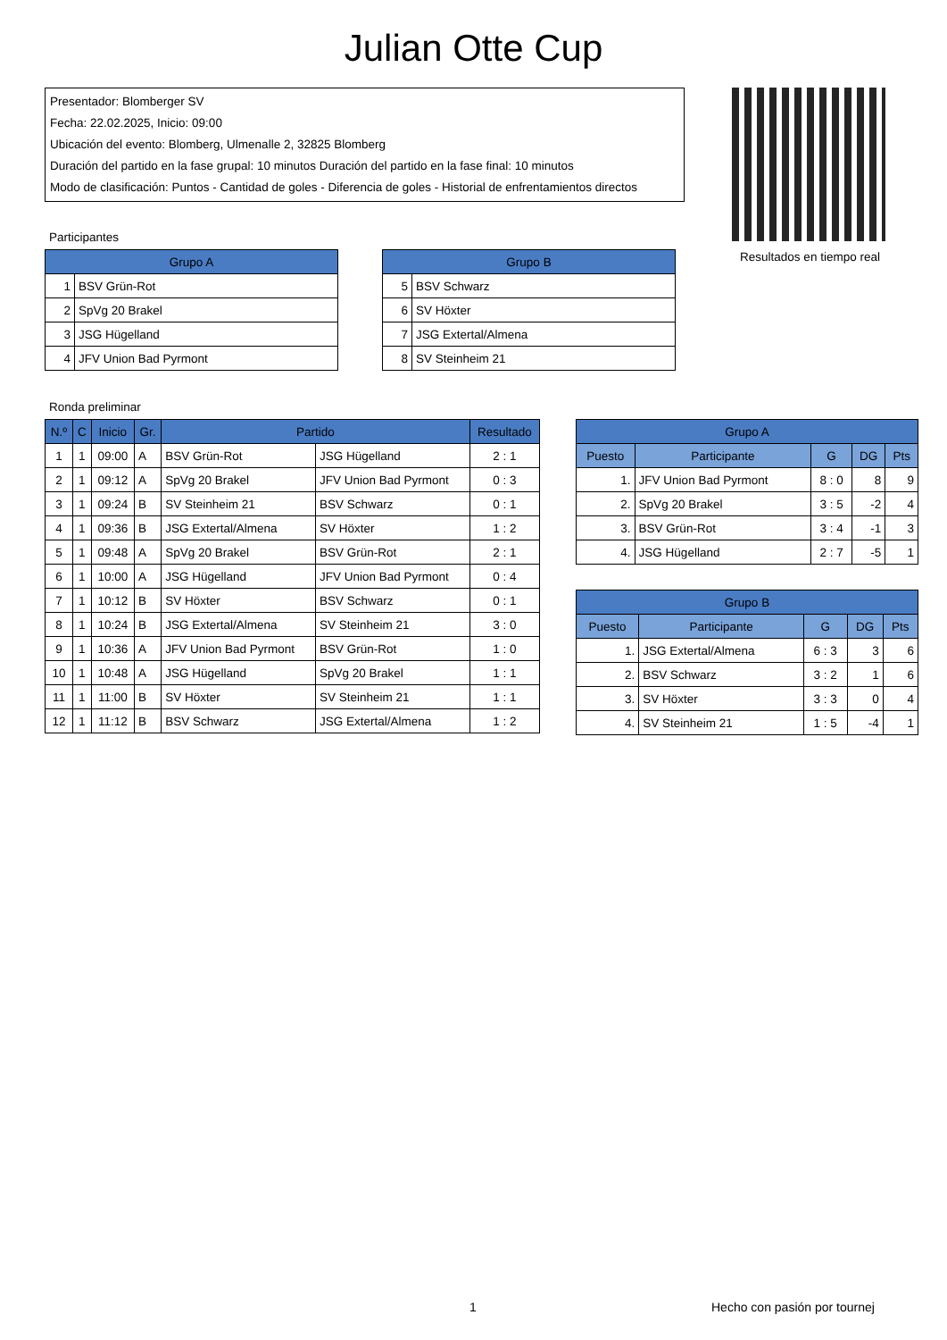Julian Otte Cup
Presentador: Blomberger SV
Fecha: 22.02.2025, Inicio: 09:00
Ubicación del evento: Blomberg, Ulmenalle 2, 32825 Blomberg
Duración del partido en la fase grupal: 10 minutos Duración del partido en la fase final: 10 minutos
Modo de clasificación: Puntos - Cantidad de goles - Diferencia de goles - Historial de enfrentamientos directos
Resultados en tiempo real
Participantes
| Grupo A | |
| --- | --- |
| 1 | BSV Grün-Rot |
| 2 | SpVg 20 Brakel |
| 3 | JSG Hügelland |
| 4 | JFV Union Bad Pyrmont |
| Grupo B | |
| --- | --- |
| 5 | BSV Schwarz |
| 6 | SV Höxter |
| 7 | JSG Extertal/Almena |
| 8 | SV Steinheim 21 |
Ronda preliminar
| N.º | C | Inicio | Gr. | Partido | | Resultado |
| --- | --- | --- | --- | --- | --- | --- |
| 1 | 1 | 09:00 | A | BSV Grün-Rot | JSG Hügelland | 2 : 1 |
| 2 | 1 | 09:12 | A | SpVg 20 Brakel | JFV Union Bad Pyrmont | 0 : 3 |
| 3 | 1 | 09:24 | B | SV Steinheim 21 | BSV Schwarz | 0 : 1 |
| 4 | 1 | 09:36 | B | JSG Extertal/Almena | SV Höxter | 1 : 2 |
| 5 | 1 | 09:48 | A | SpVg 20 Brakel | BSV Grün-Rot | 2 : 1 |
| 6 | 1 | 10:00 | A | JSG Hügelland | JFV Union Bad Pyrmont | 0 : 4 |
| 7 | 1 | 10:12 | B | SV Höxter | BSV Schwarz | 0 : 1 |
| 8 | 1 | 10:24 | B | JSG Extertal/Almena | SV Steinheim 21 | 3 : 0 |
| 9 | 1 | 10:36 | A | JFV Union Bad Pyrmont | BSV Grün-Rot | 1 : 0 |
| 10 | 1 | 10:48 | A | JSG Hügelland | SpVg 20 Brakel | 1 : 1 |
| 11 | 1 | 11:00 | B | SV Höxter | SV Steinheim 21 | 1 : 1 |
| 12 | 1 | 11:12 | B | BSV Schwarz | JSG Extertal/Almena | 1 : 2 |
| Grupo A | | | | |
| --- | --- | --- | --- | --- |
| Puesto | Participante | G | DG | Pts |
| 1. | JFV Union Bad Pyrmont | 8 : 0 | 8 | 9 |
| 2. | SpVg 20 Brakel | 3 : 5 | -2 | 4 |
| 3. | BSV Grün-Rot | 3 : 4 | -1 | 3 |
| 4. | JSG Hügelland | 2 : 7 | -5 | 1 |
| Grupo B | | | | |
| --- | --- | --- | --- | --- |
| Puesto | Participante | G | DG | Pts |
| 1. | JSG Extertal/Almena | 6 : 3 | 3 | 6 |
| 2. | BSV Schwarz | 3 : 2 | 1 | 6 |
| 3. | SV Höxter | 3 : 3 | 0 | 4 |
| 4. | SV Steinheim 21 | 1 : 5 | -4 | 1 |
1 Hecho con pasión por tournej